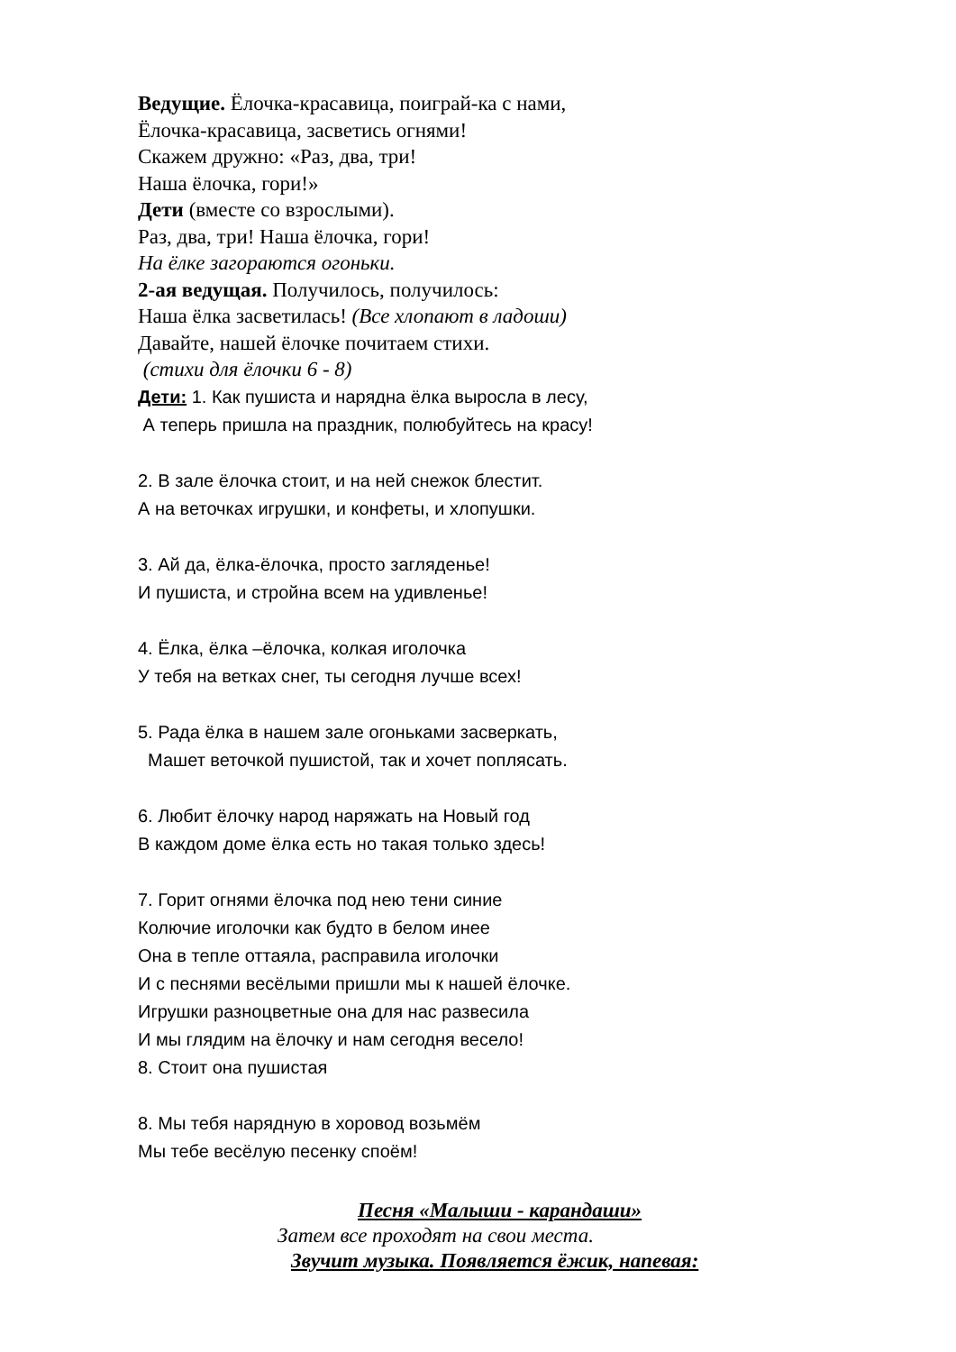Ведущие. Ёлочка-красавица, поиграй-ка с нами,
Ёлочка-красавица, засветись огнями!
Скажем дружно: «Раз, два, три!
Наша ёлочка, гори!»
Дети (вместе со взрослыми).
Раз, два, три! Наша ёлочка, гори!
На ёлке загораются огоньки.
2-ая ведущая. Получилось, получилось:
Наша ёлка засветилась! (Все хлопают в ладоши)
Давайте, нашей ёлочке почитаем стихи.
(стихи для ёлочки 6 - 8)
Дети: 1. Как пушиста и нарядна ёлка выросла в лесу,
А теперь пришла на праздник, полюбуйтесь на красу!
2. В зале ёлочка стоит, и на ней снежок блестит.
А на веточках игрушки, и конфеты, и хлопушки.
3. Ай да, ёлка-ёлочка, просто загляденье!
И пушиста, и стройна всем на удивленье!
4. Ёлка, ёлка –ёлочка, колкая иголочка
У тебя на ветках снег, ты сегодня лучше всех!
5. Рада ёлка в нашем зале огоньками засверкать,
Машет веточкой пушистой, так и хочет поплясать.
6. Любит ёлочку народ наряжать на Новый год
В каждом доме ёлка есть но такая только здесь!
7. Горит огнями ёлочка под нею тени синие
Колючие иголочки как будто в белом инее
Она в тепле оттаяла, расправила иголочки
И с песнями весёлыми пришли мы к нашей ёлочке.
Игрушки разноцветные она для нас развесила
И мы глядим на ёлочку и нам сегодня весело!
8. Стоит она пушистая
8. Мы тебя нарядную в хоровод возьмём
Мы тебе весёлую песенку споём!
Песня «Малыши - карандаши»
Затем все проходят на свои места.
Звучит музыка. Появляется ёжик, напевая: